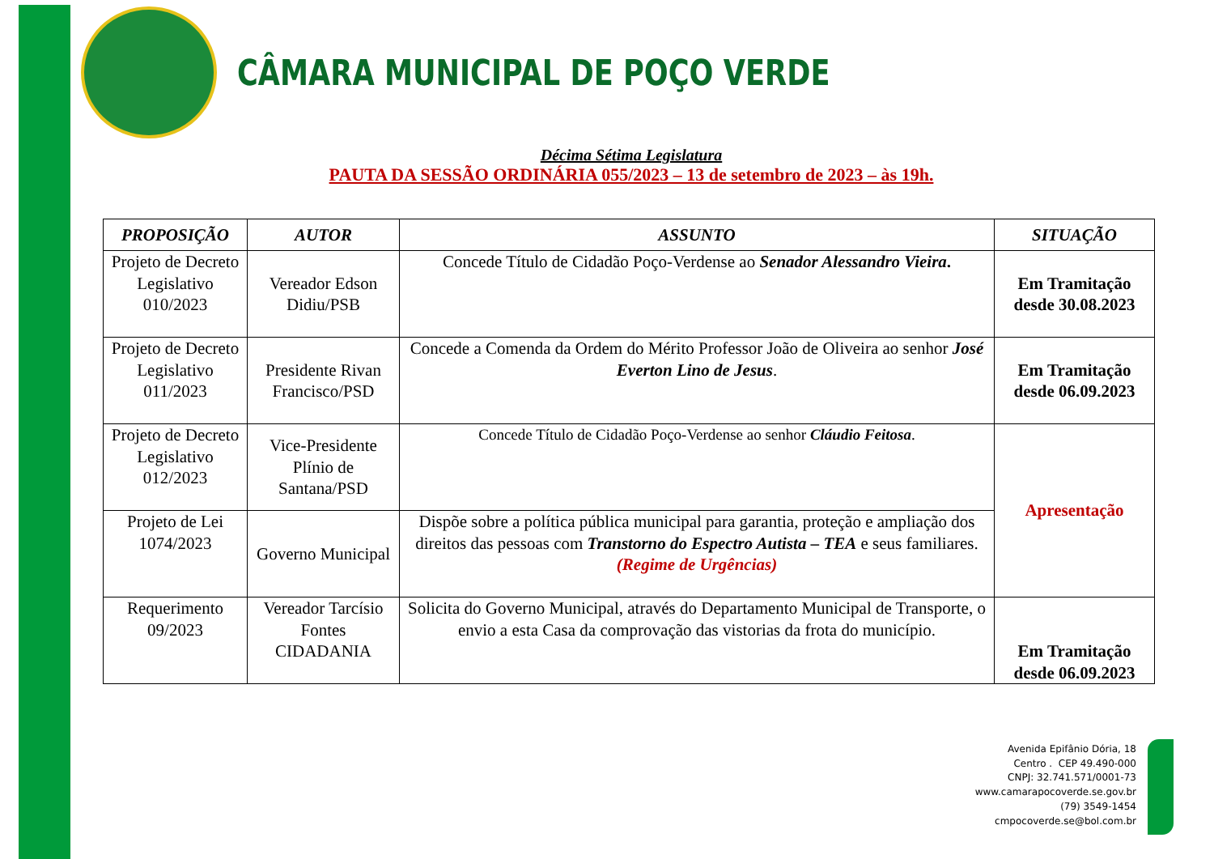CÂMARA MUNICIPAL DE POÇO VERDE
Décima Sétima Legislatura
PAUTA DA SESSÃO ORDINÁRIA 055/2023 – 13 de setembro de 2023 – às 19h.
| PROPOSIÇÃO | AUTOR | ASSUNTO | SITUAÇÃO |
| --- | --- | --- | --- |
| Projeto de Decreto Legislativo 010/2023 | Vereador Edson Didiu/PSB | Concede Título de Cidadão Poço-Verdense ao Senador Alessandro Vieira . | Em Tramitação desde 30.08.2023 |
| Projeto de Decreto Legislativo 011/2023 | Presidente Rivan Francisco/PSD | Concede a Comenda da Ordem do Mérito Professor João de Oliveira ao senhor José Everton Lino de Jesus . | Em Tramitação desde 06.09.2023 |
| Projeto de Decreto Legislativo 012/2023 | Vice-Presidente Plínio de Santana/PSD | Concede Título de Cidadão Poço-Verdense ao senhor Cláudio Feitosa . | Apresentação |
| Projeto de Lei 1074/2023 | Governo Municipal | Dispõe sobre a política pública municipal para garantia, proteção e ampliação dos direitos das pessoas com Transtorno do Espectro Autista – TEA e seus familiares. (Regime de Urgências) | |
| Requerimento 09/2023 | Vereador Tarcísio Fontes CIDADANIA | Solicita do Governo Municipal, através do Departamento Municipal de Transporte, o envio a esta Casa da comprovação das vistorias da frota do município. | Em Tramitação desde 06.09.2023 |
Avenida Epifânio Dória, 18
Centro . CEP 49.490-000
CNPJ: 32.741.571/0001-73
www.camarapocoverde.se.gov.br
(79) 3549-1454
cmpocoverde.se@bol.com.br